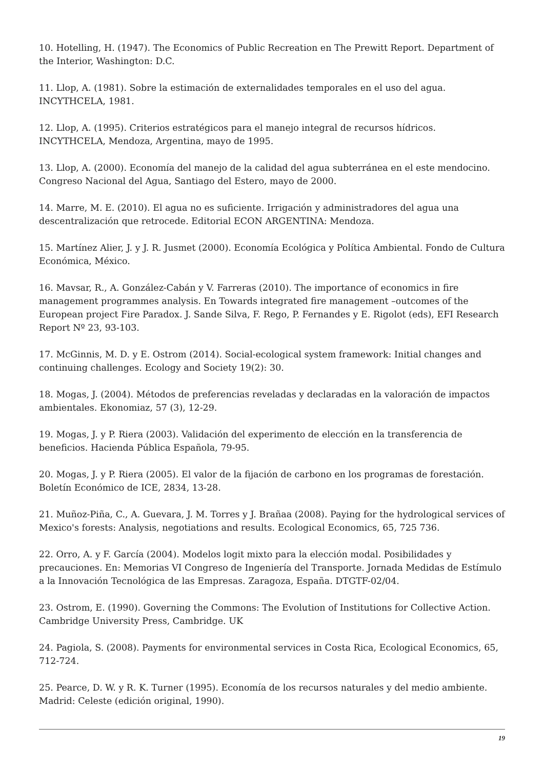10. Hotelling, H. (1947). The Economics of Public Recreation en The Prewitt Report. Department of the Interior, Washington: D.C.
11. Llop, A. (1981). Sobre la estimación de externalidades temporales en el uso del agua. INCYTHCELA, 1981.
12. Llop, A. (1995). Criterios estratégicos para el manejo integral de recursos hídricos. INCYTHCELA, Mendoza, Argentina, mayo de 1995.
13. Llop, A. (2000). Economía del manejo de la calidad del agua subterránea en el este mendocino. Congreso Nacional del Agua, Santiago del Estero, mayo de 2000.
14. Marre, M. E. (2010). El agua no es suficiente. Irrigación y administradores del agua una descentralización que retrocede. Editorial ECON ARGENTINA: Mendoza.
15. Martínez Alier, J. y J. R. Jusmet (2000). Economía Ecológica y Política Ambiental. Fondo de Cultura Económica, México.
16. Mavsar, R., A. González-Cabán y V. Farreras (2010). The importance of economics in fire management programmes analysis. En Towards integrated fire management –outcomes of the European project Fire Paradox. J. Sande Silva, F. Rego, P. Fernandes y E. Rigolot (eds), EFI Research Report Nº 23, 93-103.
17. McGinnis, M. D. y E. Ostrom (2014). Social-ecological system framework: Initial changes and continuing challenges. Ecology and Society 19(2): 30.
18. Mogas, J. (2004). Métodos de preferencias reveladas y declaradas en la valoración de impactos ambientales. Ekonomiaz, 57 (3), 12-29.
19. Mogas, J. y P. Riera (2003). Validación del experimento de elección en la transferencia de beneficios. Hacienda Pública Española, 79-95.
20. Mogas, J. y P. Riera (2005). El valor de la fijación de carbono en los programas de forestación. Boletín Económico de ICE, 2834, 13-28.
21. Muñoz-Piña, C., A. Guevara, J. M. Torres y J. Brañaa (2008). Paying for the hydrological services of Mexico's forests: Analysis, negotiations and results. Ecological Economics, 65, 725 736.
22. Orro, A. y F. García (2004). Modelos logit mixto para la elección modal. Posibilidades y precauciones. En: Memorias VI Congreso de Ingeniería del Transporte. Jornada Medidas de Estímulo a la Innovación Tecnológica de las Empresas. Zaragoza, España. DTGTF-02/04.
23. Ostrom, E. (1990). Governing the Commons: The Evolution of Institutions for Collective Action. Cambridge University Press, Cambridge. UK
24. Pagiola, S. (2008). Payments for environmental services in Costa Rica, Ecological Economics, 65, 712-724.
25. Pearce, D. W. y R. K. Turner (1995). Economía de los recursos naturales y del medio ambiente. Madrid: Celeste (edición original, 1990).
19